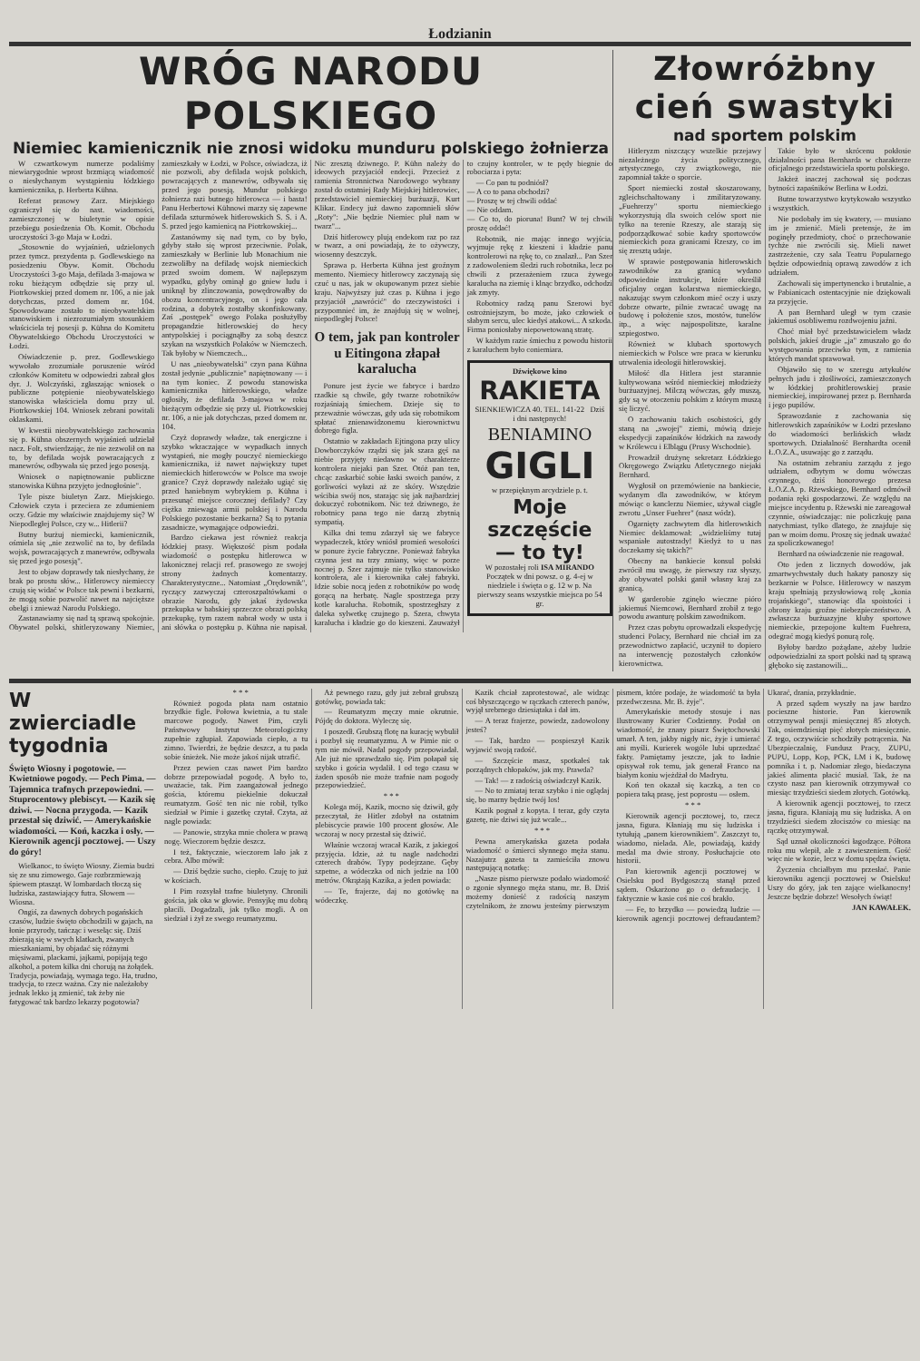Łodzianin
WRÓG NARODU POLSKIEGO
Niemiec kamienicznik nie znosi widoku munduru polskiego żołnierza
W czwartkowym numerze podaliśmy niewiarygodnie wprost brzmiącą wiadomość o niesłychanym wystąpieniu łódzkiego kamienicznika, p. Herberta Kühna.
Referat prasowy Zarz. Miejskiego ograniczył się do nast. wiadomości, zamieszczonej w biuletynie w opisie przebiegu posiedzenia Ob. Komit. Obchodu uroczystości 3-go Maja w Łodzi.
„Stosownie do wyjaśnień, udzielonych przez tymcz. prezydenta p. Godlewskiego na posiedzeniu Obyw. Komit. Obchodu Uroczystości 3-go Maja, defilada 3-majowa w roku bieżącym odbędzie się przy ul. Piotrkowskiej przed domem nr. 106, a nie jak dotychczas, przed domem nr. 104. Spowodowane zostało to nieobywatelskim stanowiskiem i niezrozumiałym stosunkiem właściciela tej posesji p. Kühna do Komitetu Obywatelskiego Obchodu Uroczystości w Łodzi.
Oświadczenie p. prez. Godlewskiego wywołało zrozumiałe poruszenie wśród członków Komitetu w odpowiedzi zabrał głos dyr. J. Wolczyński, zgłaszając wniosek o publiczne potępienie nieobywatelskiego stanowiska właściciela domu przy ul. Piotrkowskiej 104. Wniosek zebrani powitali oklaskami.
W kwestii nieobywatelskiego zachowania się p. Kühna obszernych wyjaśnień udzielał nacz. Folt, stwierdzając, że nie zezwolił on na to, by defilada wojsk powracających z manewrów, odbywała się przed jego posesją.
Wniosek o napiętnowanie publiczne stanowiska Kühna przyjęto jednogłośnie".
Tyle pisze biuletyn Zarz. Miejskiego. Człowiek czyta i przeciera ze zdumieniem oczy. Gdzie my właściwie znajdujemy się? W Niepodległej Polsce, czy w... Hitlerii?
Butny burżuj niemiecki, kamienicznik, ośmiela się „nie zezwolić na to, by defilada wojsk, powracających z manewrów, odbywała się przed jego posesją".
Jest to objaw doprawdy tak niesłychany, że brak po prostu słów... Hitlerowcy niemieccy czują się widać w Polsce tak pewni i bezkarni, że mogą sobie pozwolić nawet na najcięższe obelgi i znieważ Narodu Polskiego.
Zastanawiamy się nad tą sprawą spokojnie. Obywatel polski, shitleryzowany Niemiec, zamieszkały w Łodzi, w Polsce, oświadcza, iż nie pozwoli, aby defilada wojsk polskich, powracających z manewrów, odbywała się przed jego posesją. Mundur polskiego żołnierza razi butnego hitlerowca — i basta! Panu Herbertowi Kühnowi marzy się zapewne defilada szturmówek hitlerowskich S. S. i A. S. przed jego kamienicą na Piotrkowskiej...
Zastanówmy się nad tym, co by było, gdyby stało się wprost przeciwnie. Polak, zamieszkały w Berlinie lub Monachium nie zezwoliłby na defiladę wojsk niemieckich przed swoim domem. W najlepszym wypadku, gdyby ominął go gniew ludu i uniknął by zlinczowania, powędrowałby do obozu koncentracyjnego, on i jego cała rodzina, a dobytek zostałby skonfiskowany. Zaś „postępek" owego Polaka posłużyłby propagandzie hitlerowskiej do hecy antypolskiej i pociągnąłby za sobą deszcz szykan na wszystkich Polaków w Niemczech. Tak byłoby w Niemczech...
U nas „nieobywatelski" czyn pana Kühna został jedynie „publicznie" napiętnowany — i na tym koniec. Z powodu stanowiska kamienicznika hitlerowskiego, władze ogłosiły, że defilada 3-majowa w roku bieżącym odbędzie się przy ul. Piotrkowskiej nr. 106, a nie jak dotychczas, przed domem nr. 104.
Czyż doprawdy władze, tak energiczne i szybko wkraczające w wypadkach innych wystąpień, nie mogły pouczyć niemieckiego kamienicznika, iż nawet największy tupet niemieckich hitlerowców w Polsce ma swoje granice? Czyż doprawdy należało ugiąć się przed haniebnym wybrykiem p. Kühna i przesunąć miejsce corocznej defilady? Czy ciężka zniewaga armii polskiej i Narodu Polskiego pozostanie bezkarna? Są to pytania zasadnicze, wymagające odpowiedzi.
Bardzo ciekawa jest również reakcja łódzkiej prasy. Większość pism podała wiadomość o postępku hitlerowca w lakonicznej relacji ref. prasowego ze swojej strony żadnych komentarzy. Charakterystyczne... Natomiast „Orędownik", ryczący zazwyczaj czteroszpaltówkami o obrazie Narodu, gdy jakaś żydowska przekupka w babskiej sprzeczce obrazi polską przekupkę, tym razem nabrał wody w usta i ani słówka o postępku p. Kühna nie napisał. Nic zresztą dziwnego. P. Kühn należy do ideowych przyjaciół endecji. Przecież z ramienia Stronnictwa Narodowego wybrany został do ostatniej Rady Miejskiej hitlerowiec, przedstawiciel niemieckiej burżuazji, Kurt Klikar. Endecy już dawno zapomnieli słów „Roty": „Nie będzie Niemiec pluł nam w twarz"...
Dziś hitlerowcy plują endekom raz po raz w twarz, a oni powiadają, że to ożywczy, wiosenny deszczyk.
Sprawa p. Herberta Kühna jest groźnym memento. Niemiecy hitlerowcy zaczynają się czuć u nas, jak w okupowanym przez siebie kraju. Najwyższy już czas p. Kühna i jego przyjaciół „nawrócić" do rzeczywistości i przypomnieć im, że znajdują się w wolnej, niepodległej Polsce!
O tem, jak pan kontroler u Eitingona złapał karalucha
Ponure jest życie we fabryce i bardzo rzadkie są chwile, gdy twarze robotników rozjaśniają śmiechem. Dzieje się to przeważnie wówczas, gdy uda się robotnikom spłatać znienawidzonemu kierownictwu dobrego figla.
Ostatnio w zakładach Ejtingona przy ulicy Dowborczyków rządzi się jak szara gęś na niebie przyjęty niedawno w charakterze kontrolera niejaki pan Szer. Otóż pan ten, chcąc zaskarbić sobie łaski swoich panów, z gorliwości wyłazi aż ze skóry. Wszędzie wścibia swój nos, starając się jak najbardziej dokuczyć robotnikom. Nic też dziwnego, że robotnicy pana tego nie darzą zbytnią sympatią.
Kilka dni temu zdarzył się we fabryce wypadeczek, który wniósł promień wesołości w ponure życie fabryczne. Ponieważ fabryka czynna jest na trzy zmiany, więc w porze nocnej p. Szer zajmuje nie tylko stanowisko kontrolera, ale i kierownika całej fabryki. Idzie sobie nocą jeden z robotników po wodę gorącą na herbatę. Nagle spostrzega przy kotle karalucha. Robotnik, spostrzegłszy z daleka sylwetkę czujnego p. Szera, chwyta karalucha i kładzie go do kieszeni. Zauważył to czujny kontroler, w te pędy biegnie do robociarza i pyta:
— Co pan tu podniósł?
— A co to pana obchodzi?
— Proszę w tej chwili oddać
— Nie oddam.
— Co to, do pioruna! Bunt? W tej chwili proszę oddać!
Robotnik, nie mając innego wyjścia, wyjmuje rękę z kieszeni i kładzie panu kontrolerowi na rękę to, co znalazł... Pan Szer z zadowoleniem śledzi ruch robotnika, lecz po chwili z przerażeniem rzuca żywego karalucha na ziemię i klnąc brzydko, odchodzi jak zmyty.
Robotnicy radzą panu Szerowi być ostrożniejszym, bo może, jako człowiek o słabym sercu, ulec kiedyś atakowi... A szkoda. Firma poniosłaby niepowetowaną stratę.
W każdym razie śmiechu z powodu historii z karaluchem było coniemiara.
Dźwiękowe kino
RAKIETA
SIENKIEWICZA 40. TEL. 141-22 Dziś i dni następnych!
BENIAMINO
GIGLI
w przepięknym arcydziele p. t.
Moje szczęście — to ty!
W pozostałej roli ISA MIRANDO
Początek w dni powsz. o g. 4-ej w niedziele i święta o g. 12 w p. Na pierwszy seans wszystkie miejsca po 54 gr.
Złowróżbny cień swastyki
nad sportem polskim
Hitleryzm niszczący wszelkie przejawy niezależnego życia politycznego, artystycznego, czy związkowego, nie zapomniał także o sporcie.
Sport niemiecki został skoszarowany, zgleichschaltowany i zmilitaryzowany. „Fuehrerzy" sportu niemieckiego wykorzystują dla swoich celów sport nie tylko na terenie Rzeszy, ale starają się podporządkować sobie kadry sportowców niemieckich poza granicami Rzeszy, co im się zresztą udaje.
W sprawie postępowania hitlerowskich zawodników za granicą wydano odpowiednie instrukcje, które określił oficjalny organ kolarstwa niemieckiego, nakazując swym członkom mieć oczy i uszy dobrze otwarte, pilnie zwracać uwagę na budowę i położenie szos, mostów, tunelów itp., a więc najpospolitsze, karalne szpiegostwo.
Również w klubach sportowych niemieckich w Polsce wre praca w kierunku utrwalenia ideologii hitlerowskiej.
Miłość dla Hitlera jest starannie kultywowana wśród niemieckiej młodzieży burżuazyjnej. Milczą wówczas, gdy muszą, gdy są w otoczeniu polskim z którym muszą się liczyć.
O zachowaniu takich osobistości, gdy staną na „swojej" ziemi, mówią dzieje ekspedycji zapaśników łódzkich na zawody w Królewcu i Elblągu (Prusy Wschodnie).
Prowadził drużynę sekretarz Łódzkiego Okręgowego Związku Atletycznego niejaki Bernhard.
Wygłosił on przemówienie na bankiecie, wydanym dla zawodników, w którym mówiąc o kanclerzu Niemiec, używał ciągle zwrotu „Unser Fuehrer" (nasz wódz).
Ogarnięty zachwytem dla hitlerowskich Niemiec deklamował: „widzieliśmy tutaj wspaniałe autostrady! Kiedyż to u nas doczekamy się takich?"
Obecny na bankiecie konsul polski zwrócił mu uwagę, że pierwszy raz słyszy, aby obywatel polski ganił własny kraj za granicą.
W garderobie zginęło wieczne pióro jakiemuś Niemcowi, Bernhard zrobił z tego powodu awanturę polskim zawodnikom.
Przez czas pobytu oprowadzali ekspedycję studenci Polacy, Bernhard nie chciał im za przewodnictwo zapłacić, uczynił to dopiero na interwencję pozostałych członków kierownictwa.
Takie było w skrócenu pokłosie działalności pana Bernharda w charakterze oficjalnego przedstawiciela sportu polskiego.
Jakżeż inaczej zachował się podczas bytności zapaśników Berlina w Łodzi.
Butne towarzystwo krytykowało wszystko i wszystkich.
Nie podobały im się kwatery, — musiano im je zmienić. Mieli pretensje, że im poginęły przedmioty, choć o przechowanie tychże nie zwrócili się. Mieli nawet zastrzeżenie, czy sala Teatru Popularnego będzie odpowiednią oprawą zawodów z ich udziałem.
Zachowali się impertynencko i brutalnie, a w Pabianicach ostentacyjnie nie dziękowali za przyjęcie.
A pan Bernhard uległ w tym czasie jakiemuś osobliwemu rozdwojeniu jaźni.
Choć miał być przedstawicielem władz polskich, jakieś drugie „ja" zmuszało go do występowania przeciwko tym, z ramienia których mandat sprawował.
Objawiło się to w szeregu artykułów pełnych jadu i złośliwości, zamieszczonych w łódzkiej prohitlerowskiej prasie niemieckiej, inspirowanej przez p. Bernharda i jego pupilów.
Sprawozdanie z zachowania się hitlerowskich zapaśników w Łodzi przesłano do wiadomości berlińskich władz sportowych. Działalność Bernhardta ocenił Ł.O.Z.A., usuwając go z zarządu.
Na ostatnim zebraniu zarządu z jego udziałem, odbytym w domu wówczas czynnego, dziś honorowego prezesa Ł.O.Z.A. p. Rżewskiego, Bernhard odmówił podania ręki gospodarzowi. Ze względu na miejsce incydentu p. Rżewski nie zareagował czynnie, oświadczając: nie policzkuję pana natychmiast, tylko dlatego, że znajduje się pan w moim domu. Proszę się jednak uważać za spoliczkowanego!
Bernhard na oświadczenie nie reagował.
Oto jeden z licznych dowodów, jak zmartwychwstały duch hakaty panoszy się bezkarnie w Polsce. Hitlerowcy w naszym kraju spełniają przysłowiową rolę „konia trojańskiego", stanowiąc dla spoistości i obrony kraju groźne niebezpieczeństwo. A zwłaszcza burżuazyjne kluby sportowe niemieckie, przepojone kultem Fuehrera, odegrać mogą kiedyś ponurą rolę.
Byłoby bardzo pożądane, ażeby ludzie odpowiedzialni za sport polski nad tą sprawą głęboko się zastanowili...
W zwierciadle tygodnia
Święto Wiosny i pogotowie. — Kwietniowe pogody. — Pech Pima. — Tajemnica trafnych przepowiedni. — Stuprocentowy plebiscyt. — Kazik się dziwi. — Nocna przygoda. — Kazik przestał się dziwić. — Amerykańskie wiadomości. — Koń, kaczka i osły. — Kierownik agencji pocztowej. — Uszy do góry!
Wielkanoc, to święto Wiosny. Ziemia budzi się ze snu zimowego. Gaje rozbrzmiewają śpiewem ptasząt. W lombardach tłoczą się ludziska, zastawiający futra. Słowem — Wiosna.
Ongiś, za dawnych dobrych pogańskich czasów, ludzie święto obchodzili w gajach, na łonie przyrody, tańcząc i weseląc się. Dziś zbierają się w swych klatkach, zwanych mieszkaniami, by objadać się różnymi mięsiwami, plackami, jajkami, popijają tego alkohol, a potem kilka dni chorują na żołądek. Tradycja, powiadają, wymaga tego. Ha, trudno, tradycja, to rzecz ważna. Czy nie należałoby jednak lekko ją zmienić, tak żeby nie fatygować tak bardzo lekarzy pogotowia?
* * *
Również pogoda płata nam ostatnio brzydkie figle. Połowa kwietnia, a tu stale marcowe pogody. Nawet Pim, czyli Państwowy Instytut Meteorologiczny zupełnie zgłupiał. Zapowiada ciepło, a tu zimno. Twierdzi, że będzie deszcz, a tu pada sobie śnieżek. Nie może jakoś nijak utrafić.
Przez pewien czas nawet Pim bardzo dobrze przepowiadał pogodę. A było to, uważacie, tak. Pim zaangażował jednego gościa, któremu piekielnie dokuczał reumatyzm. Gość ten nic nie robił, tylko siedział w Pimie i gazetkę czytał. Czyta, aż nagle powiada:
— Panowie, strzyka mnie cholera w prawą nogę. Wieczorem będzie deszcz.
I też, faktycznie, wieczorem lało jak z cebra. Albo mówił:
— Dziś będzie sucho, ciepło. Czuję to już w kościach.
I Pim rozsyłał trafne biuletyny. Chronili gościa, jak oka w głowie. Pensyjkę mu dobrą płacili. Dogadzali, jak tylko mogli. A on siedział i żył ze swego reumatyzmu.
Aż pewnego razu, gdy już zebrał grubszą gotówkę, powiada tak:
— Reumatyzm męczy mnie okrutnie. Pójdę do doktora. Wyleczę się.
I poszedł. Grubszą flotę na kurację wybulił i pozbył się reumatyzmu. A w Pimie nic o tym nie mówił. Nadal pogody przepowiadał. Ale już nie sprawdzało się. Pim połapał się szybko i gościa wydalił. I od tego czasu w żaden sposób nie może trafnie nam pogody przepowiedzieć.
* * *
Kolega mój, Kazik, mocno się dziwił, gdy przeczytał, że Hitler zdobył na ostatnim plebiscycie prawie 100 procent głosów. Ale wczoraj w nocy przestał się dziwić.
Właśnie wczoraj wracał Kazik, z jakiegoś przyjęcia. Idzie, aż tu nagle nadchodzi czterech drabów. Typy podejrzane. Gęby szpetne, a wódeczka od nich jedzie na 100 metrów. Okrążają Kazika, a jeden powiada:
— Te, frajerze, daj no gotówkę na wódeczkę.
Kazik chciał zaprotestować, ale widząc coś błyszczącego w rączkach czterech panów, wyjął srebrnego dziesiątaka i dał im.
— A teraz frajerze, powiedz, zadowolony jesteś?
— Tak, bardzo — pospieszył Kazik wyjawić swoją radość.
— Szczęście masz, spotkałeś tak porządnych chłopaków, jak my. Prawda?
— Tak! — z radością oświadczył Kazik.
— No to zmiataj teraz szybko i nie oglądaj się, bo marny będzie twój los!
Kazik pognał z kopyta. I teraz, gdy czyta gazetę, nie dziwi się już wcale...
* * *
Pewna amerykańska gazeta podała wiadomość o śmierci słynnego męża stanu. Nazajutrz gazeta ta zamieściła znowu następującą notatkę:
„Nasze pismo pierwsze podało wiadomość o zgonie słynnego męża stanu, mr. B. Dziś możemy donieść z radością naszym czytelnikom, że znowu jesteśmy pierwszym pismem, które podaje, że wiadomość ta była przedwczesna. Mr. B. żyje".
Amerykańskie metody stosuje i nas Ilustrowany Kurier Codzienny. Podał on wiadomość, że znany pisarz Świętochowski umarł. A ten, jakby nigdy nic, żyje i umierać ani myśli. Kurierek wogóle lubi uprzedzać fakty. Pamiętamy jeszcze, jak to ładnie opisywał rok temu, jak generał Franco na białym koniu wjeżdżał do Madrytu.
Koń ten okazał się kaczką, a ten co popiera taką prasę, jest poprostu — osłem.
* * *
Kierownik agencji pocztowej, to, rzecz jasna, figura. Kłaniają mu się ludziska i tytułują „panem kierownikiem". Zaszczyt to, wiadomo, nielada. Ale, powiadają, każdy medal ma dwie strony. Posłuchajcie oto historii.
Pan kierownik agencji pocztowej w Osielsku pod Bydgoszczą stanął przed sądem. Oskarżono go o defraudację. I faktycznie w kasie coś nie coś brakło.
— Fe, to brzydko — powiedzą ludzie — kierownik agencji pocztowej defraudantem? Ukarać, drania, przykładnie.
A przed sądem wyszły na jaw bardzo pocieszne historie. Pan kierownik otrzymywał pensji miesięcznej 85 złotych. Tak, osiemdziesiąt pięć złotych miesięcznie. Z tego, oczywiście schodziły potrącenia. Na Ubezpieczalnię, Fundusz Pracy, ZUPU, PUPU, Lopp, Kop, PCK, LM i K, budowę pomnika i t. p. Nadomiar złego, biedaczyna jakieś alimenta płacić musiał. Tak, że na czysto nasz pan kierownik otrzymywał co miesiąc trzydzieści siedem złotych. Gotówką.
A kierownik agencji pocztowej, to rzecz jasna, figura. Kłaniają mu się ludziska. A on trzydzieści siedem złociszów co miesiąc na rączkę otrzymywał.
Sąd uznał okoliczności łagodzące. Półtora roku mu wlepił, ale z zawieszeniem. Gość więc nie w kozie, lecz w domu spędza święta.
Życzenia chciałbym mu przesłać. Panie kierowniku agencji pocztowej w Osielsku! Uszy do góry, jak ten zające wielkanocny! Jeszcze będzie dobrze! Wesołych świąt!
JAN KAWAŁEK.